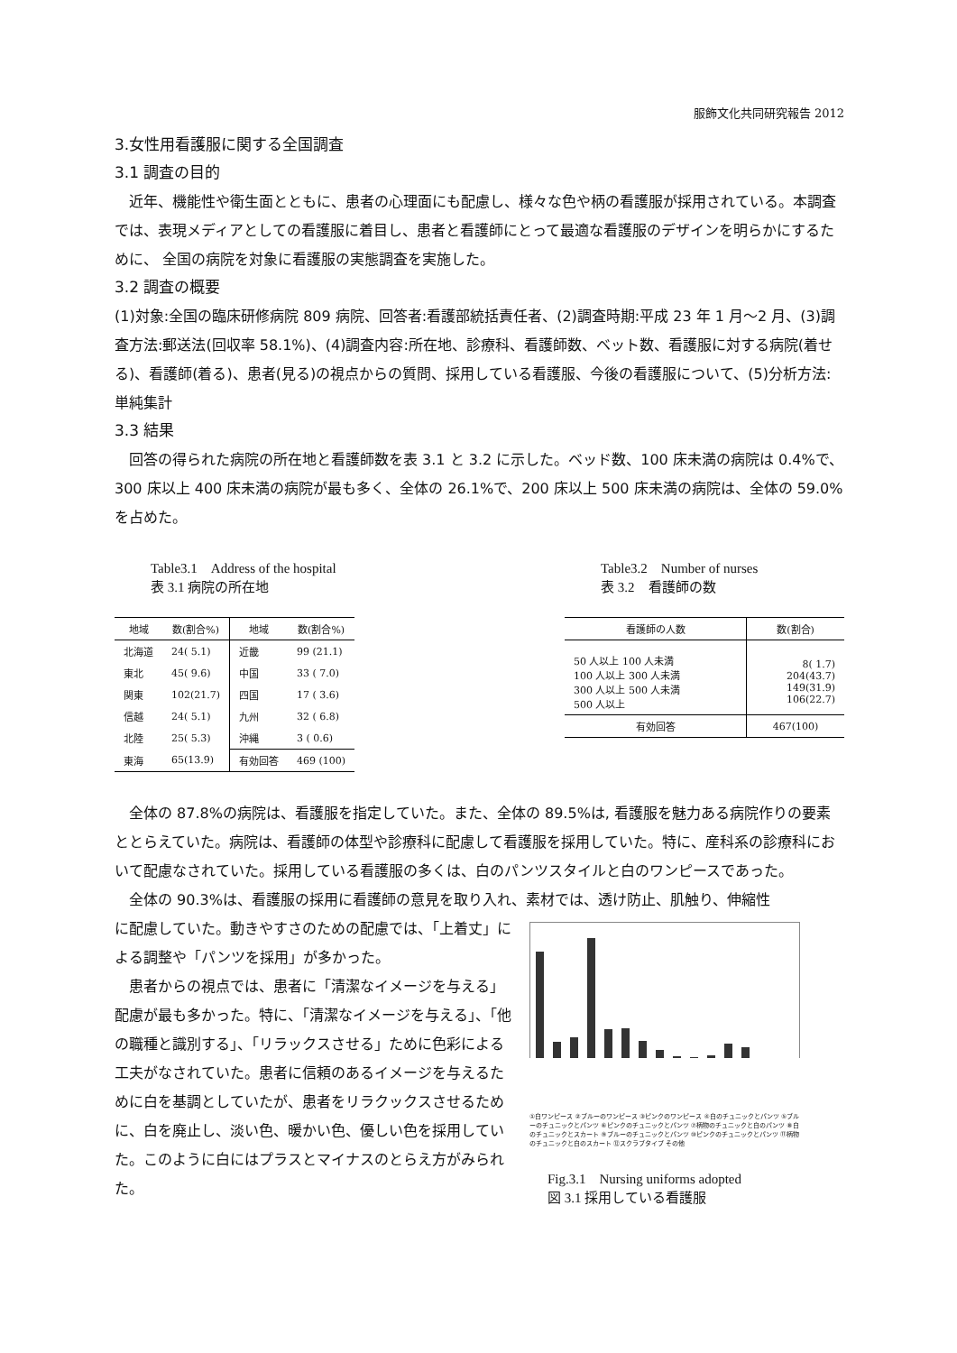服飾文化共同研究報告 2012
3.女性用看護服に関する全国調査
3.1 調査の目的
　近年、機能性や衛生面とともに、患者の心理面にも配慮し、様々な色や柄の看護服が採用されている。本調査では、表現メディアとしての看護服に着目し、患者と看護師にとって最適な看護服のデザインを明らかにするために、 全国の病院を対象に看護服の実態調査を実施した。
3.2 調査の概要
(1)対象:全国の臨床研修病院 809 病院、回答者:看護部統括責任者、(2)調査時期:平成 23 年 1 月～2 月、(3)調査方法:郵送法(回収率 58.1%)、(4)調査内容:所在地、診療科、看護師数、ベット数、看護服に対する病院(着せる)、看護師(着る)、患者(見る)の視点からの質問、採用している看護服、今後の看護服について、(5)分析方法:単純集計
3.3 結果
　回答の得られた病院の所在地と看護師数を表 3.1 と 3.2 に示した。ベッド数、100 床未満の病院は 0.4%で、300 床以上 400 床未満の病院が最も多く、全体の 26.1%で、200 床以上 500 床未満の病院は、全体の 59.0%を占めた。
Table3.1　Address of the hospital
表 3.1 病院の所在地
| 地域 | 数(割合%) | 地域 | 数(割合%) |
| --- | --- | --- | --- |
| 北海道 | 24( 5.1) | 近畿 | 99 (21.1) |
| 東北 | 45( 9.6) | 中国 | 33 ( 7.0) |
| 関東 | 102(21.7) | 四国 | 17 ( 3.6) |
| 信越 | 24( 5.1) | 九州 | 32 ( 6.8) |
| 北陸 | 25( 5.3) | 沖縄 | 3 ( 0.6) |
| 東海 | 65(13.9) | 有効回答 | 469 (100) |
Table3.2　Number of nurses
表 3.2　看護師の数
| 看護師の人数 | 数(割合) |
| --- | --- |
| 50 人以上 100 人未満 100 人以上 300 人未満 300 人以上 500 人未満 500 人以上 | 8( 1.7) 204(43.7) 149(31.9) 106(22.7) |
| 有効回答 | 467(100) |
　全体の 87.8%の病院は、看護服を指定していた。また、全体の 89.5%は, 看護服を魅力ある病院作りの要素ととらえていた。病院は、看護師の体型や診療科に配慮して看護服を採用していた。特に、産科系の診療科において配慮なされていた。採用している看護服の多くは、白のパンツスタイルと白のワンピースであった。
　全体の 90.3%は、看護服の採用に看護師の意見を取り入れ、素材では、透け防止、肌触り、伸縮性
に配慮していた。動きやすさのための配慮では、「上着丈」による調整や「パンツを採用」が多かった。
　患者からの視点では、患者に「清潔なイメージを与える」配慮が最も多かった。特に、「清潔なイメージを与える」、「他の職種と識別する」、「リラックスさせる」ために色彩による工夫がなされていた。患者に信頼のあるイメージを与えるために白を基調としていたが、患者をリラクックスさせるために、白を廃止し、淡い色、暖かい色、優しい色を採用していた。このように白にはプラスとマイナスのとらえ方がみられた。
①白ワンピース ②ブルーのワンピース ③ピンクのワンピース ④白のチュニックとパンツ ⑤ブルーのチュニックとパンツ ⑥ピンクのチュニックとパンツ ⑦柄物のチュニックと白のパンツ ⑧白のチュニックとスカート ⑨ブルーのチュニックとパンツ ⑩ピンクのチュニックとパンツ ⑪柄物のチュニックと白のスカート ⑫スクラブタイプ その他
Fig.3.1　Nursing uniforms adopted
図 3.1 採用している看護服